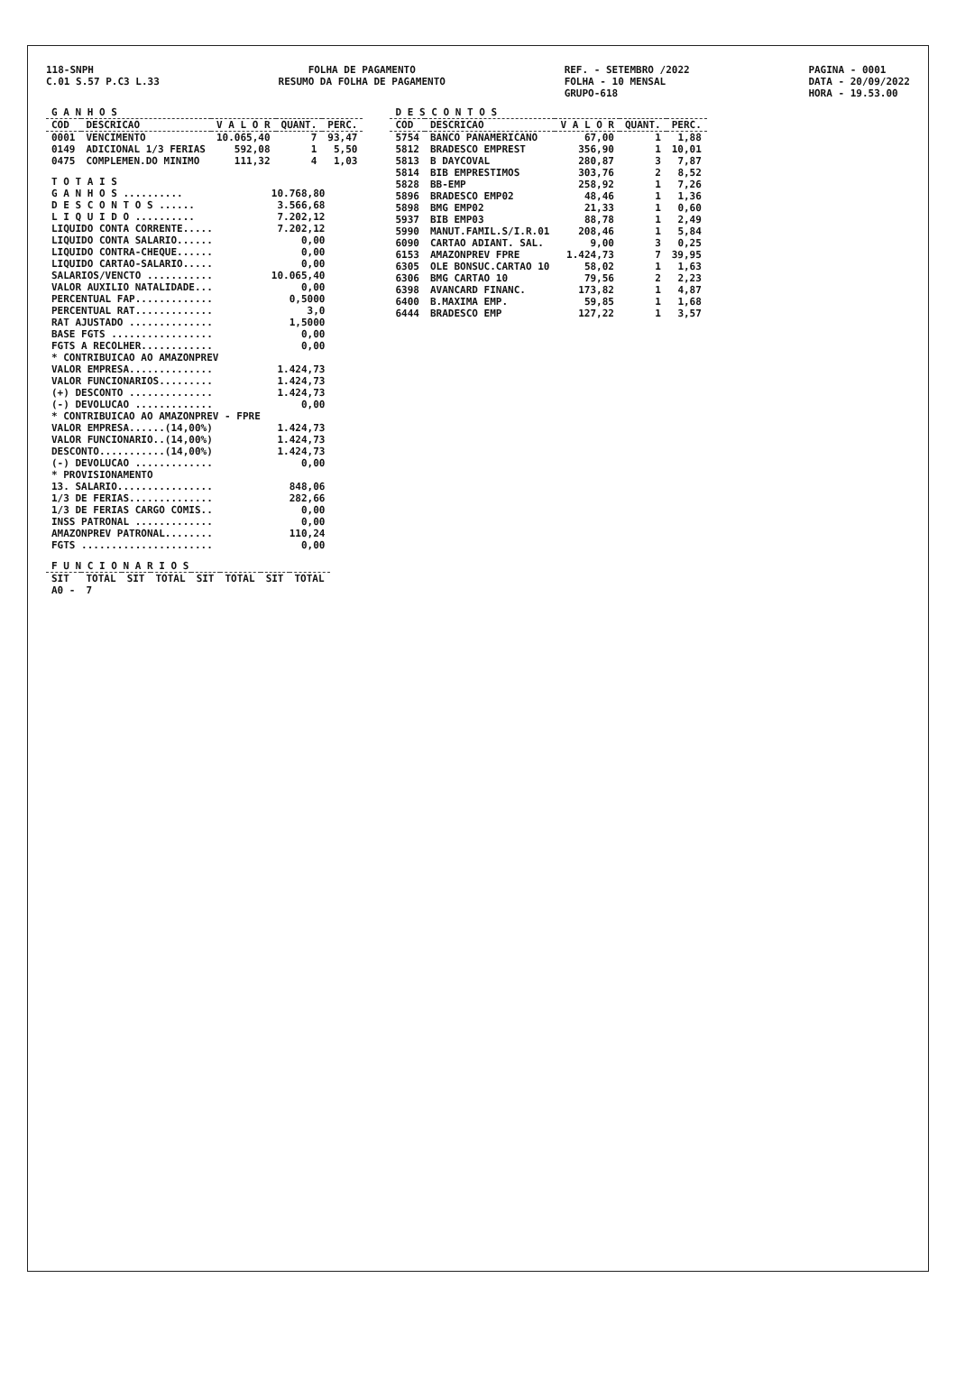118-SNPH
C.01 S.57 P.C3 L.33
FOLHA DE PAGAMENTO
RESUMO DA FOLHA DE PAGAMENTO
REF. - SETEMBRO /2022
FOLHA - 10 MENSAL
GRUPO-618
PAGINA - 0001
DATA - 20/09/2022
HORA - 19.53.00
| G A N H O S | | | | |
| --- | --- | --- | --- | --- |
| COD | DESCRICAO | V A L O R | QUANT. | PERC. |
| 0001 | VENCIMENTO | 10.065,40 | 7 | 93,47 |
| 0149 | ADICIONAL 1/3 FERIAS | 592,08 | 1 | 5,50 |
| 0475 | COMPLEMEN.DO MINIMO | 111,32 | 4 | 1,03 |
| T O T A I S | |
| G A N H O S .......... | 10.768,80 |
| D E S C O N T O S ...... | 3.566,68 |
| L I Q U I D O .......... | 7.202,12 |
| LIQUIDO CONTA CORRENTE..... | 7.202,12 |
| LIQUIDO CONTA SALARIO...... | 0,00 |
| LIQUIDO CONTRA-CHEQUE...... | 0,00 |
| LIQUIDO CARTAO-SALARIO..... | 0,00 |
| SALARIOS/VENCTO ........... | 10.065,40 |
| VALOR AUXILIO NATALIDADE... | 0,00 |
| PERCENTUAL FAP............. | 0,5000 |
| PERCENTUAL RAT............. | 3,0 |
| RAT AJUSTADO .............. | 1,5000 |
| BASE FGTS ................. | 0,00 |
| FGTS A RECOLHER............ | 0,00 |
| * CONTRIBUICAO AO AMAZONPREV | |
| VALOR EMPRESA.............. | 1.424,73 |
| VALOR FUNCIONARIOS......... | 1.424,73 |
| (+) DESCONTO .............. | 1.424,73 |
| (-) DEVOLUCAO ............. | 0,00 |
| * CONTRIBUICAO AO AMAZONPREV - FPRE | |
| VALOR EMPRESA......(14,00%) | 1.424,73 |
| VALOR FUNCIONARIO..(14,00%) | 1.424,73 |
| DESCONTO...........(14,00%) | 1.424,73 |
| (-) DEVOLUCAO ............. | 0,00 |
| * PROVISIONAMENTO | |
| 13. SALARIO................ | 848,06 |
| 1/3 DE FERIAS.............. | 282,66 |
| 1/3 DE FERIAS CARGO COMIS.. | 0,00 |
| INSS PATRONAL ............. | 0,00 |
| AMAZONPREV PATRONAL........ | 110,24 |
| FGTS ...................... | 0,00 |
| F U N C I O N A R I O S | | | | | | | |
| --- | --- | --- | --- | --- | --- | --- | --- |
| SIT | TOTAL | SIT | TOTAL | SIT | TOTAL | SIT | TOTAL |
| A0 - | 7 | | | | | | |
| D E S C O N T O S | | | | |
| --- | --- | --- | --- | --- |
| COD | DESCRICAO | V A L O R | QUANT. | PERC. |
| 5754 | BANCO PANAMERICANO | 67,00 | 1 | 1,88 |
| 5812 | BRADESCO EMPREST | 356,90 | 1 | 10,01 |
| 5813 | B DAYCOVAL | 280,87 | 3 | 7,87 |
| 5814 | BIB EMPRESTIMOS | 303,76 | 2 | 8,52 |
| 5828 | BB-EMP | 258,92 | 1 | 7,26 |
| 5896 | BRADESCO EMP02 | 48,46 | 1 | 1,36 |
| 5898 | BMG EMP02 | 21,33 | 1 | 0,60 |
| 5937 | BIB EMP03 | 88,78 | 1 | 2,49 |
| 5990 | MANUT.FAMIL.S/I.R.01 | 208,46 | 1 | 5,84 |
| 6090 | CARTAO ADIANT. SAL. | 9,00 | 3 | 0,25 |
| 6153 | AMAZONPREV FPRE | 1.424,73 | 7 | 39,95 |
| 6305 | OLE BONSUC.CARTAO 10 | 58,02 | 1 | 1,63 |
| 6306 | BMG CARTAO 10 | 79,56 | 2 | 2,23 |
| 6398 | AVANCARD FINANC. | 173,82 | 1 | 4,87 |
| 6400 | B.MAXIMA EMP. | 59,85 | 1 | 1,68 |
| 6444 | BRADESCO EMP | 127,22 | 1 | 3,57 |